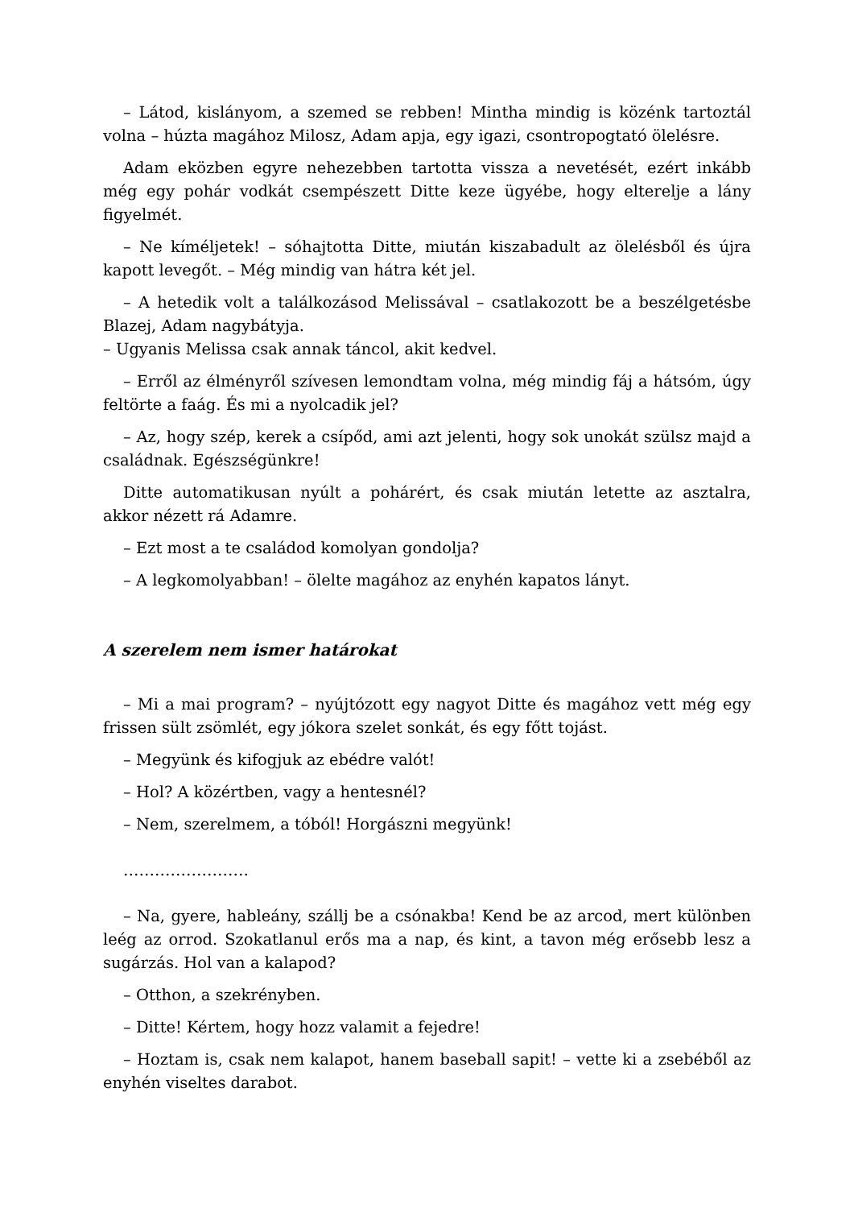– Látod, kislányom, a szemed se rebben! Mintha mindig is közénk tartoztál volna – húzta magához Milosz, Adam apja, egy igazi, csontropogtató ölelésre.
Adam eközben egyre nehezebben tartotta vissza a nevetését, ezért inkább még egy pohár vodkát csempészett Ditte keze ügyébe, hogy elterelje a lány figyelmét.
– Ne kíméljetek! – sóhajtotta Ditte, miután kiszabadult az ölelésből és újra kapott levegőt. – Még mindig van hátra két jel.
– A hetedik volt a találkozásod Melissával – csatlakozott be a beszélgetésbe Blazej, Adam nagybátyja.
– Ugyanis Melissa csak annak táncol, akit kedvel.
– Erről az élményről szívesen lemondtam volna, még mindig fáj a hátsóm, úgy feltörte a faág. És mi a nyolcadik jel?
– Az, hogy szép, kerek a csípőd, ami azt jelenti, hogy sok unokát szülsz majd a családnak. Egészségünkre!
Ditte automatikusan nyúlt a pohárért, és csak miután letette az asztalra, akkor nézett rá Adamre.
– Ezt most a te családod komolyan gondolja?
– A legkomolyabban! – ölelte magához az enyhén kapatos lányt.
A szerelem nem ismer határokat
– Mi a mai program? – nyújtózott egy nagyot Ditte és magához vett még egy frissen sült zsömlét, egy jókora szelet sonkát, és egy főtt tojást.
– Megyünk és kifogjuk az ebédre valót!
– Hol? A közértben, vagy a hentesnél?
– Nem, szerelmem, a tóból! Horgászni megyünk!
……………………
– Na, gyere, hableány, szállj be a csónakba! Kend be az arcod, mert különben leég az orrod. Szokatlanul erős ma a nap, és kint, a tavon még erősebb lesz a sugárzás. Hol van a kalapod?
– Otthon, a szekrényben.
– Ditte! Kértem, hogy hozz valamit a fejedre!
– Hoztam is, csak nem kalapot, hanem baseball sapit! – vette ki a zsebéből az enyhén viseltes darabot.